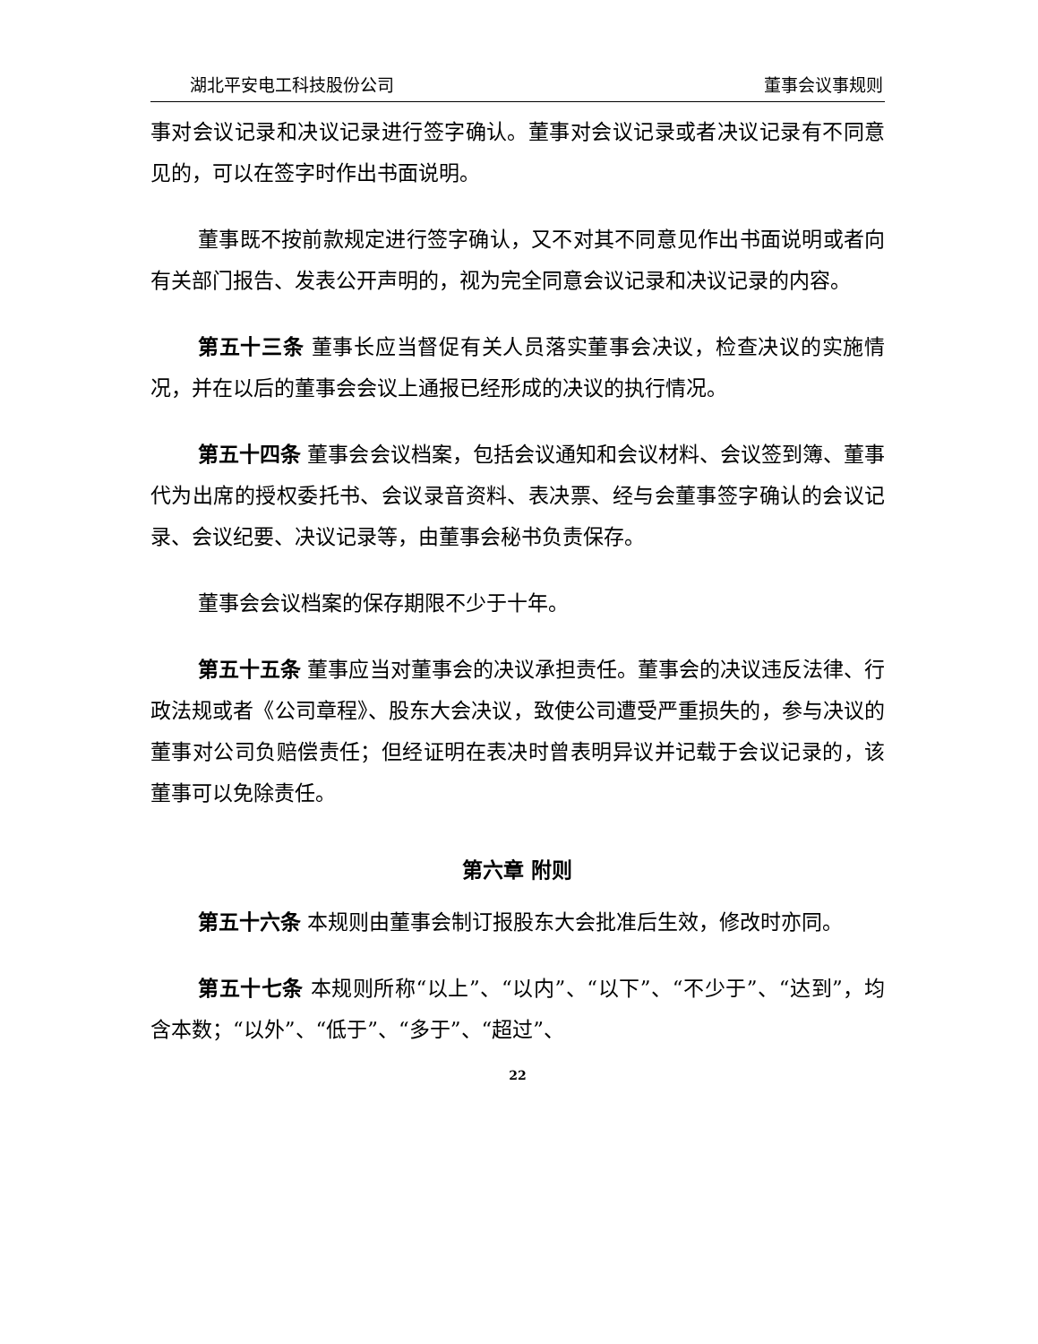湖北平安电工科技股份公司 董事会议事规则
事对会议记录和决议记录进行签字确认。董事对会议记录或者决议记录有不同意见的，可以在签字时作出书面说明。
董事既不按前款规定进行签字确认，又不对其不同意见作出书面说明或者向有关部门报告、发表公开声明的，视为完全同意会议记录和决议记录的内容。
第五十三条 董事长应当督促有关人员落实董事会决议，检查决议的实施情况，并在以后的董事会会议上通报已经形成的决议的执行情况。
第五十四条 董事会会议档案，包括会议通知和会议材料、会议签到簿、董事代为出席的授权委托书、会议录音资料、表决票、经与会董事签字确认的会议记录、会议纪要、决议记录等，由董事会秘书负责保存。
董事会会议档案的保存期限不少于十年。
第五十五条 董事应当对董事会的决议承担责任。董事会的决议违反法律、行政法规或者《公司章程》、股东大会决议，致使公司遭受严重损失的，参与决议的董事对公司负赔偿责任；但经证明在表决时曾表明异议并记载于会议记录的，该董事可以免除责任。
第六章 附则
第五十六条 本规则由董事会制订报股东大会批准后生效，修改时亦同。
第五十七条 本规则所称“以上”、“以内”、“以下”、“不少于”、“达到”，均含本数；“以外”、“低于”、“多于”、“超过”、
22